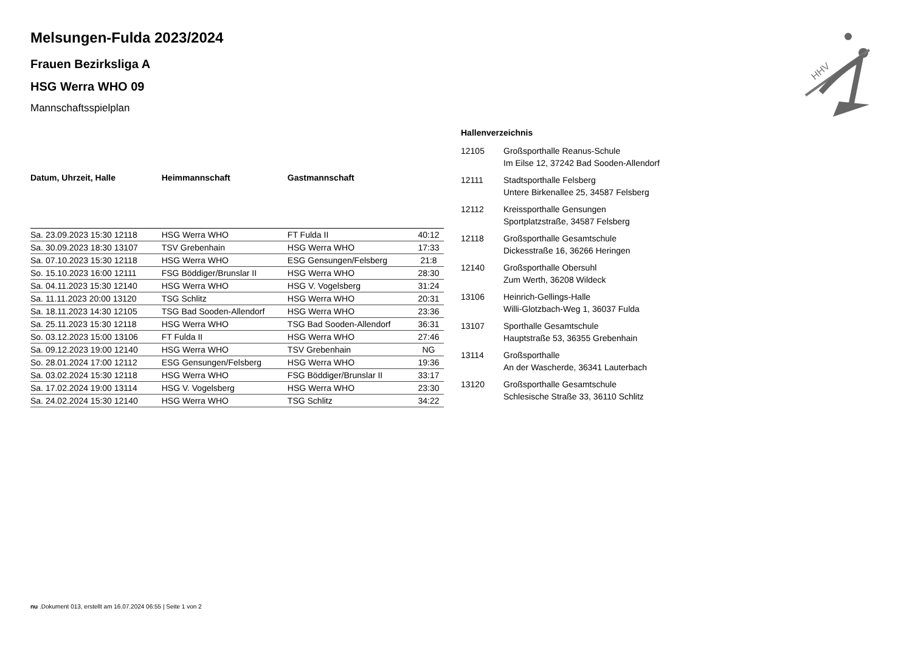HHV
Melsungen-Fulda 2023/2024
Frauen Bezirksliga A
HSG Werra WHO 09
Mannschaftsspielplan
| Datum, Uhrzeit, Halle | Heimmannschaft | Gastmannschaft | |
| --- | --- | --- | --- |
| Sa. 23.09.2023 15:30 12118 | HSG Werra WHO | FT Fulda II | 40:12 |
| Sa. 30.09.2023 18:30 13107 | TSV Grebenhain | HSG Werra WHO | 17:33 |
| Sa. 07.10.2023 15:30 12118 | HSG Werra WHO | ESG Gensungen/Felsberg | 21:8 |
| So. 15.10.2023 16:00 12111 | FSG Böddiger/Brunslar II | HSG Werra WHO | 28:30 |
| Sa. 04.11.2023 15:30 12140 | HSG Werra WHO | HSG V. Vogelsberg | 31:24 |
| Sa. 11.11.2023 20:00 13120 | TSG Schlitz | HSG Werra WHO | 20:31 |
| Sa. 18.11.2023 14:30 12105 | TSG Bad Sooden-Allendorf | HSG Werra WHO | 23:36 |
| Sa. 25.11.2023 15:30 12118 | HSG Werra WHO | TSG Bad Sooden-Allendorf | 36:31 |
| So. 03.12.2023 15:00 13106 | FT Fulda II | HSG Werra WHO | 27:46 |
| Sa. 09.12.2023 19:00 12140 | HSG Werra WHO | TSV Grebenhain | NG |
| So. 28.01.2024 17:00 12112 | ESG Gensungen/Felsberg | HSG Werra WHO | 19:36 |
| Sa. 03.02.2024 15:30 12118 | HSG Werra WHO | FSG Böddiger/Brunslar II | 33:17 |
| Sa. 17.02.2024 19:00 13114 | HSG V. Vogelsberg | HSG Werra WHO | 23:30 |
| Sa. 24.02.2024 15:30 12140 | HSG Werra WHO | TSG Schlitz | 34:22 |
Hallenverzeichnis
| 12105 | Großsporthalle Reanus-Schule Im Eilse 12, 37242 Bad Sooden-Allendorf |
| 12111 | Stadtsporthalle Felsberg Untere Birkenallee 25, 34587 Felsberg |
| 12112 | Kreissporthalle Gensungen Sportplatzstraße, 34587 Felsberg |
| 12118 | Großsporthalle Gesamtschule Dickesstraße 16, 36266 Heringen |
| 12140 | Großsporthalle Obersuhl Zum Werth, 36208 Wildeck |
| 13106 | Heinrich-Gellings-Halle Willi-Glotzbach-Weg 1, 36037 Fulda |
| 13107 | Sporthalle Gesamtschule Hauptstraße 53, 36355 Grebenhain |
| 13114 | Großsporthalle An der Wascherde, 36341 Lauterbach |
| 13120 | Großsporthalle Gesamtschule Schlesische Straße 33, 36110 Schlitz |
nu .Dokument 013, erstellt am 16.07.2024 06:55 | Seite 1 von 2